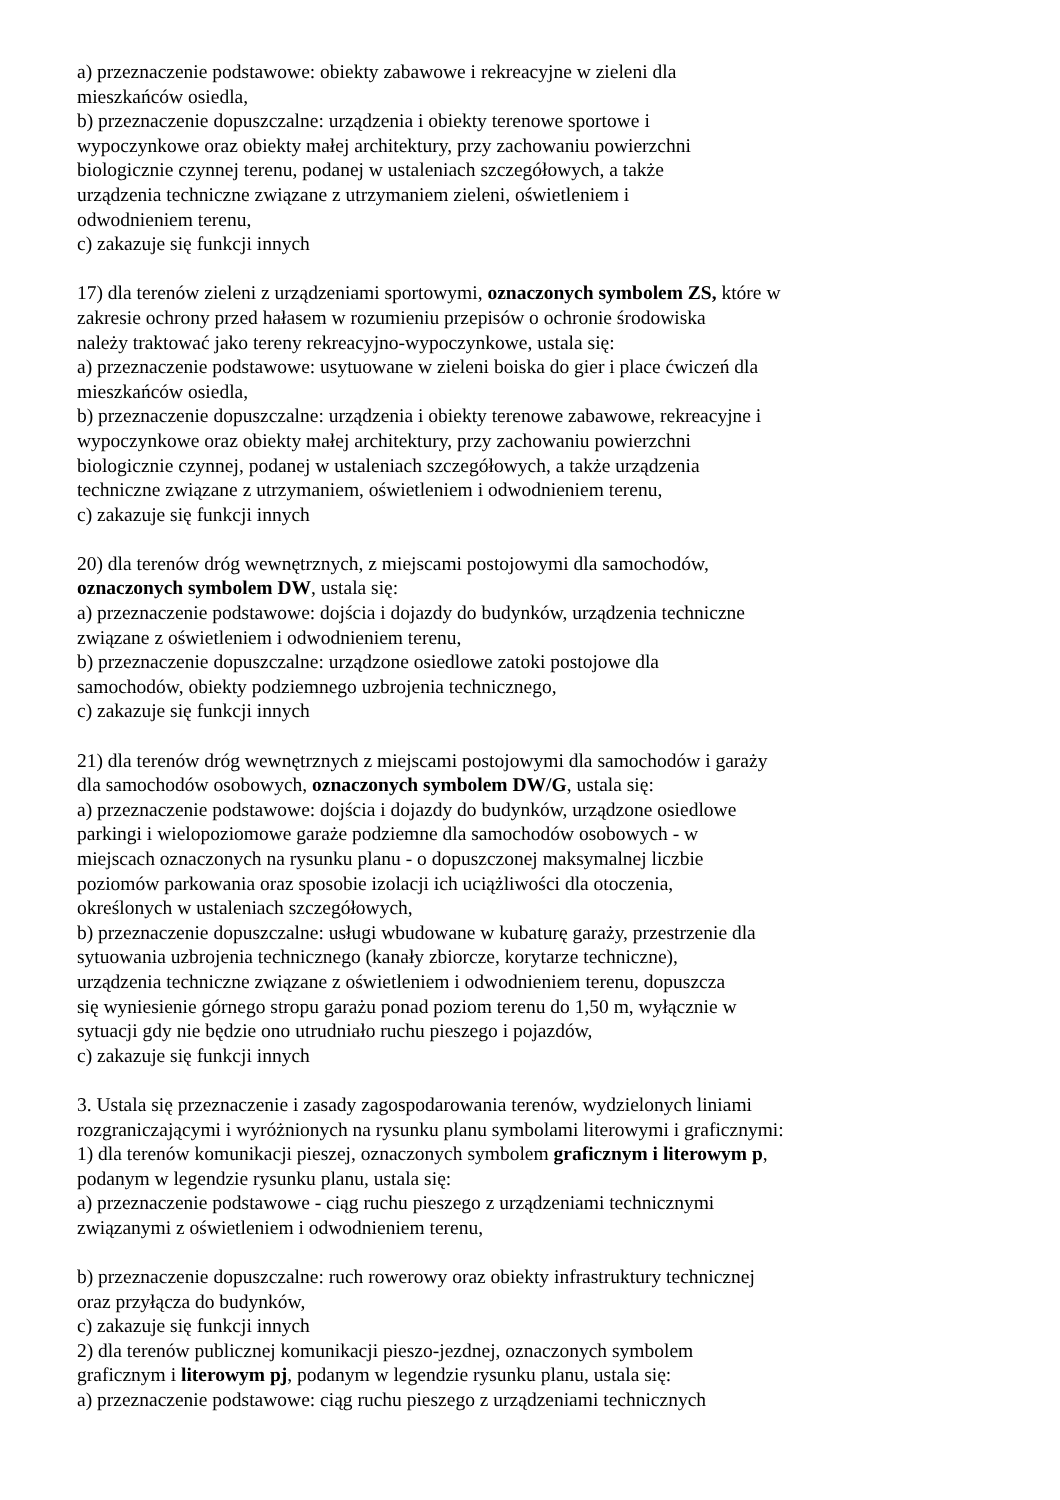a) przeznaczenie podstawowe: obiekty zabawowe i rekreacyjne w zieleni dla
mieszkańców osiedla,
b) przeznaczenie dopuszczalne: urządzenia i obiekty terenowe sportowe i
wypoczynkowe oraz obiekty małej architektury, przy zachowaniu powierzchni
biologicznie czynnej terenu, podanej w ustaleniach szczegółowych, a także
urządzenia techniczne związane z utrzymaniem zieleni, oświetleniem i
odwodnieniem terenu,
c) zakazuje się funkcji innych
17) dla terenów zieleni z urządzeniami sportowymi, oznaczonych symbolem ZS, które w
zakresie ochrony przed hałasem w rozumieniu przepisów o ochronie środowiska
należy traktować jako tereny rekreacyjno-wypoczynkowe, ustala się:
a) przeznaczenie podstawowe: usytuowane w zieleni boiska do gier i place ćwiczeń dla
mieszkańców osiedla,
b) przeznaczenie dopuszczalne: urządzenia i obiekty terenowe zabawowe, rekreacyjne i
wypoczynkowe oraz obiekty małej architektury, przy zachowaniu powierzchni
biologicznie czynnej, podanej w ustaleniach szczegółowych, a także urządzenia
techniczne związane z utrzymaniem, oświetleniem i odwodnieniem terenu,
c) zakazuje się funkcji innych
20) dla terenów dróg wewnętrznych, z miejscami postojowymi dla samochodów,
oznaczonych symbolem DW, ustala się:
a) przeznaczenie podstawowe: dojścia i dojazdy do budynków, urządzenia techniczne
związane z oświetleniem i odwodnieniem terenu,
b) przeznaczenie dopuszczalne: urządzone osiedlowe zatoki postojowe dla
samochodów, obiekty podziemnego uzbrojenia technicznego,
c) zakazuje się funkcji innych
21) dla terenów dróg wewnętrznych z miejscami postojowymi dla samochodów i garaży
dla samochodów osobowych, oznaczonych symbolem DW/G, ustala się:
a) przeznaczenie podstawowe: dojścia i dojazdy do budynków, urządzone osiedlowe
parkingi i wielopoziomowe garaże podziemne dla samochodów osobowych - w
miejscach oznaczonych na rysunku planu - o dopuszczonej maksymalnej liczbie
poziomów parkowania oraz sposobie izolacji ich uciążliwości dla otoczenia,
określonych w ustaleniach szczegółowych,
b) przeznaczenie dopuszczalne: usługi wbudowane w kubaturę garaży, przestrzenie dla
sytuowania uzbrojenia technicznego (kanały zbiorcze, korytarze techniczne),
urządzenia techniczne związane z oświetleniem i odwodnieniem terenu, dopuszcza
się wyniesienie górnego stropu garażu ponad poziom terenu do 1,50 m, wyłącznie w
sytuacji gdy nie będzie ono utrudniało ruchu pieszego i pojazdów,
c) zakazuje się funkcji innych
3. Ustala się przeznaczenie i zasady zagospodarowania terenów, wydzielonych liniami
rozgraniczającymi i wyróżnionych na rysunku planu symbolami literowymi i graficznymi:
1) dla terenów komunikacji pieszej, oznaczonych symbolem graficznym i literowym p,
podanym w legendzie rysunku planu, ustala się:
a) przeznaczenie podstawowe - ciąg ruchu pieszego z urządzeniami technicznymi
związanymi z oświetleniem i odwodnieniem terenu,
b) przeznaczenie dopuszczalne: ruch rowerowy oraz obiekty infrastruktury technicznej
oraz przyłącza do budynków,
c) zakazuje się funkcji innych
2) dla terenów publicznej komunikacji pieszo-jezdnej, oznaczonych symbolem
graficznym i literowym pj, podanym w legendzie rysunku planu, ustala się:
a) przeznaczenie podstawowe: ciąg ruchu pieszego z urządzeniami technicznych